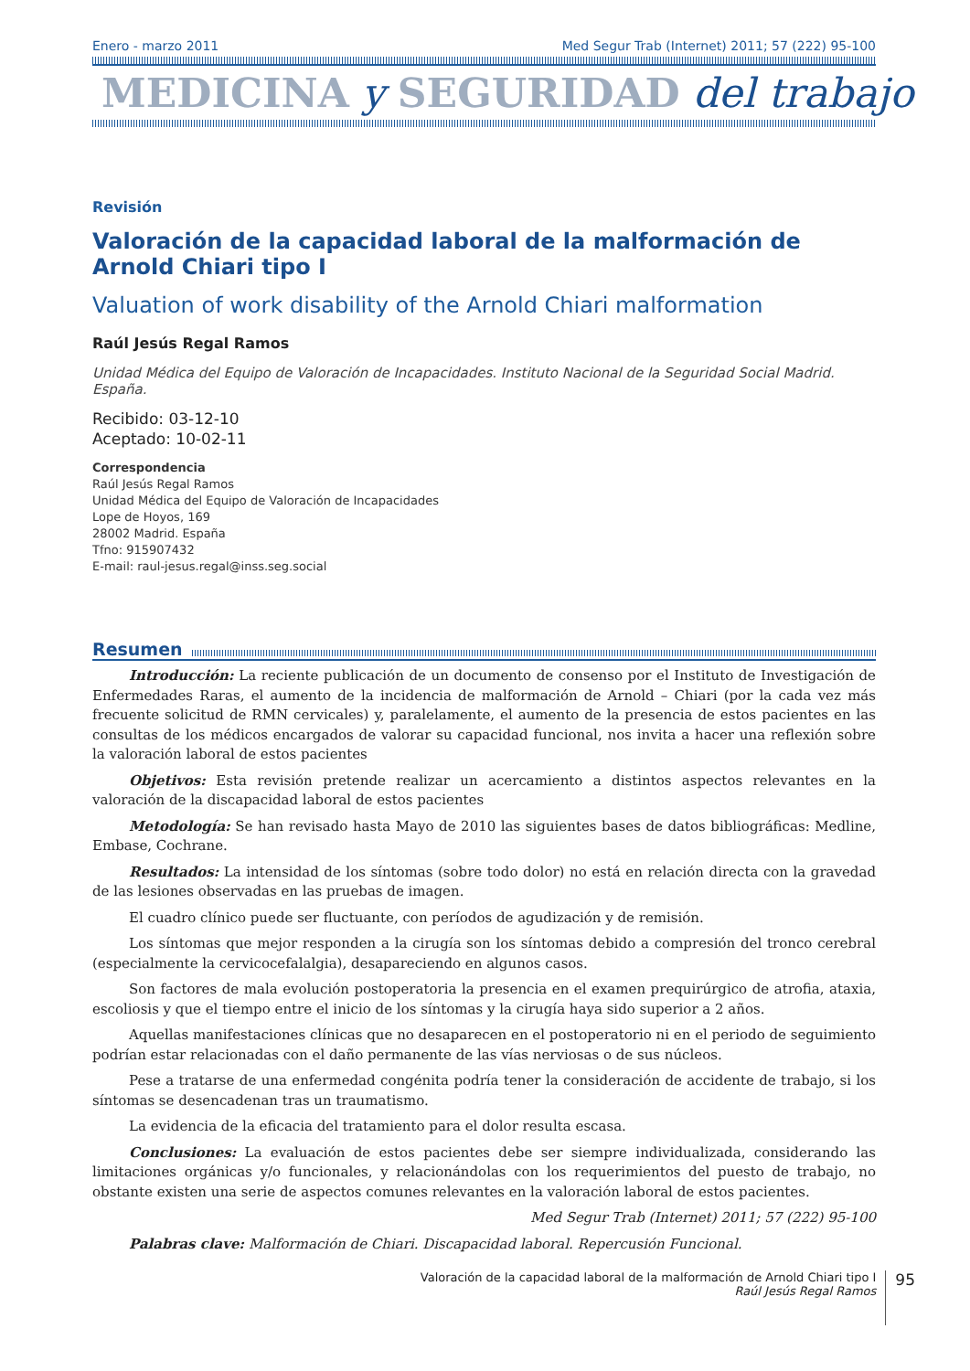Enero - marzo 2011 Med Segur Trab (Internet) 2011; 57 (222) 95-100
MEDICINA y SEGURIDAD del trabajo
Revisión
Valoración de la capacidad laboral de la malformación de Arnold Chiari tipo I
Valuation of work disability of the Arnold Chiari malformation
Raúl Jesús Regal Ramos
Unidad Médica del Equipo de Valoración de Incapacidades. Instituto Nacional de la Seguridad Social Madrid. España.
Recibido: 03-12-10
Aceptado: 10-02-11
Correspondencia
Raúl Jesús Regal Ramos
Unidad Médica del Equipo de Valoración de Incapacidades
Lope de Hoyos, 169
28002 Madrid. España
Tfno: 915907432
E-mail: raul-jesus.regal@inss.seg.social
Resumen
Introducción: La reciente publicación de un documento de consenso por el Instituto de Investigación de Enfermedades Raras, el aumento de la incidencia de malformación de Arnold – Chiari (por la cada vez más frecuente solicitud de RMN cervicales) y, paralelamente, el aumento de la presencia de estos pacientes en las consultas de los médicos encargados de valorar su capacidad funcional, nos invita a hacer una reflexión sobre la valoración laboral de estos pacientes
Objetivos: Esta revisión pretende realizar un acercamiento a distintos aspectos relevantes en la valoración de la discapacidad laboral de estos pacientes
Metodología: Se han revisado hasta Mayo de 2010 las siguientes bases de datos bibliográficas: Medline, Embase, Cochrane.
Resultados: La intensidad de los síntomas (sobre todo dolor) no está en relación directa con la gravedad de las lesiones observadas en las pruebas de imagen.
El cuadro clínico puede ser fluctuante, con períodos de agudización y de remisión.
Los síntomas que mejor responden a la cirugía son los síntomas debido a compresión del tronco cerebral (especialmente la cervicocefalalgia), desapareciendo en algunos casos.
Son factores de mala evolución postoperatoria la presencia en el examen prequirúrgico de atrofia, ataxia, escoliosis y que el tiempo entre el inicio de los síntomas y la cirugía haya sido superior a 2 años.
Aquellas manifestaciones clínicas que no desaparecen en el postoperatorio ni en el periodo de seguimiento podrían estar relacionadas con el daño permanente de las vías nerviosas o de sus núcleos.
Pese a tratarse de una enfermedad congénita podría tener la consideración de accidente de trabajo, si los síntomas se desencadenan tras un traumatismo.
La evidencia de la eficacia del tratamiento para el dolor resulta escasa.
Conclusiones: La evaluación de estos pacientes debe ser siempre individualizada, considerando las limitaciones orgánicas y/o funcionales, y relacionándolas con los requerimientos del puesto de trabajo, no obstante existen una serie de aspectos comunes relevantes en la valoración laboral de estos pacientes.
Med Segur Trab (Internet) 2011; 57 (222) 95-100
Palabras clave: Malformación de Chiari. Discapacidad laboral. Repercusión Funcional.
Valoración de la capacidad laboral de la malformación de Arnold Chiari tipo I
Raúl Jesús Regal Ramos
95